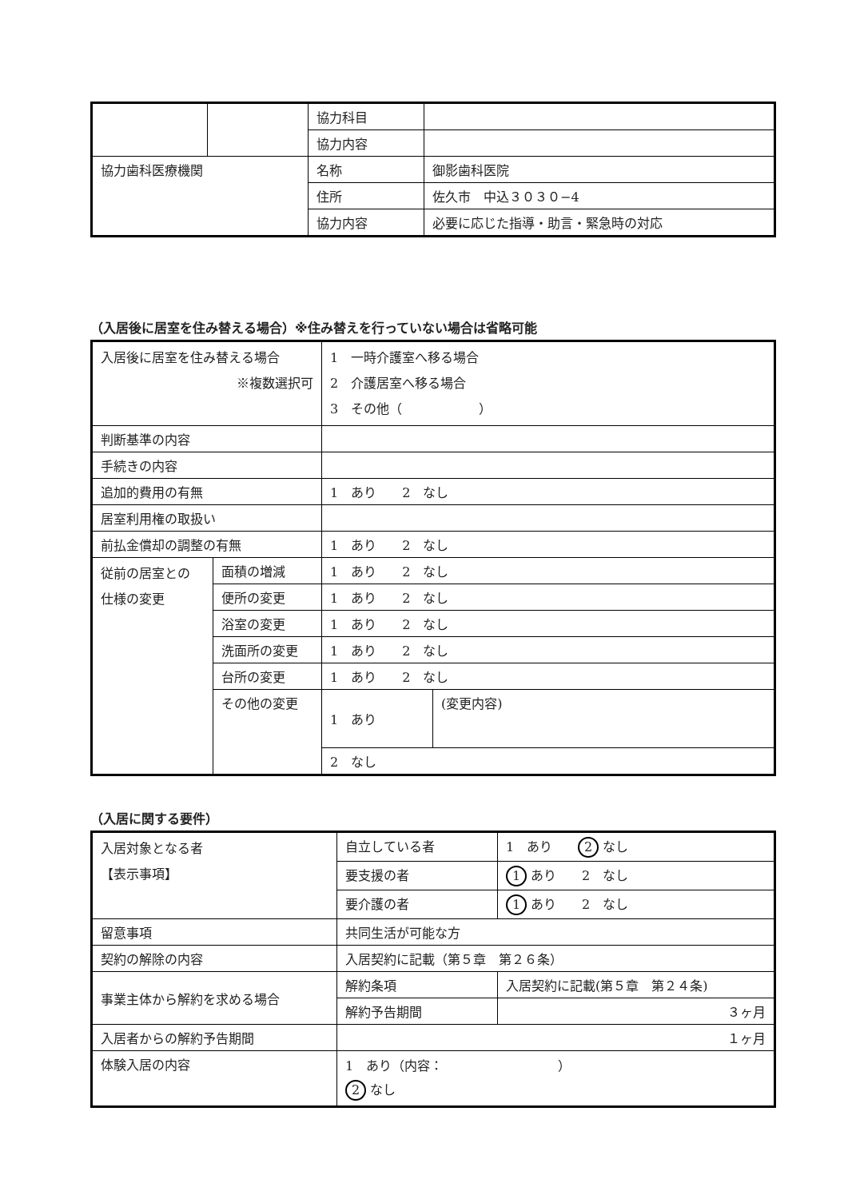| | | 協力科目 | |
| | | 協力内容 | |
| 協力歯科医療機関 | | 名称 | 御影歯科医院 |
| | | 住所 | 佐久市 中込３０３０−4 |
| | | 協力内容 | 必要に応じた指導・助言・緊急時の対応 |
（入居後に居室を住み替える場合）※住み替えを行っていない場合は省略可能
| 入居後に居室を住み替える場合 ※複数選択可 | | 1 一時介護室へ移る場合 2 介護居室へ移る場合 3 その他（ ） | |
| 判断基準の内容 | | | |
| 手続きの内容 | | | |
| 追加的費用の有無 | | 1 あり 2 なし | |
| 居室利用権の取扱い | | | |
| 前払金償却の調整の有無 | | 1 あり 2 なし | |
| 従前の居室との 仕様の変更 | 面積の増減 | 1 あり 2 なし | |
| | 便所の変更 | 1 あり 2 なし | |
| | 浴室の変更 | 1 あり 2 なし | |
| | 洗面所の変更 | 1 あり 2 なし | |
| | 台所の変更 | 1 あり 2 なし | |
| | その他の変更 | 1 あり | (変更内容) |
| | | 2 なし | |
（入居に関する要件）
| 入居対象となる者 【表示事項】 | 自立している者 | 1 あり 2 なし |
| | 要支援の者 | 1 あり 2 なし |
| | 要介護の者 | 1 あり 2 なし |
| 留意事項 | 共同生活が可能な方 | |
| 契約の解除の内容 | 入居契約に記載（第５章 第２６条） | |
| 事業主体から解約を求める場合 | 解約条項 | 入居契約に記載(第５章 第２４条) |
| | 解約予告期間 | ３ヶ月 |
| 入居者からの解約予告期間 | １ヶ月 | |
| 体験入居の内容 | 1 あり（内容： ） 2 なし | |